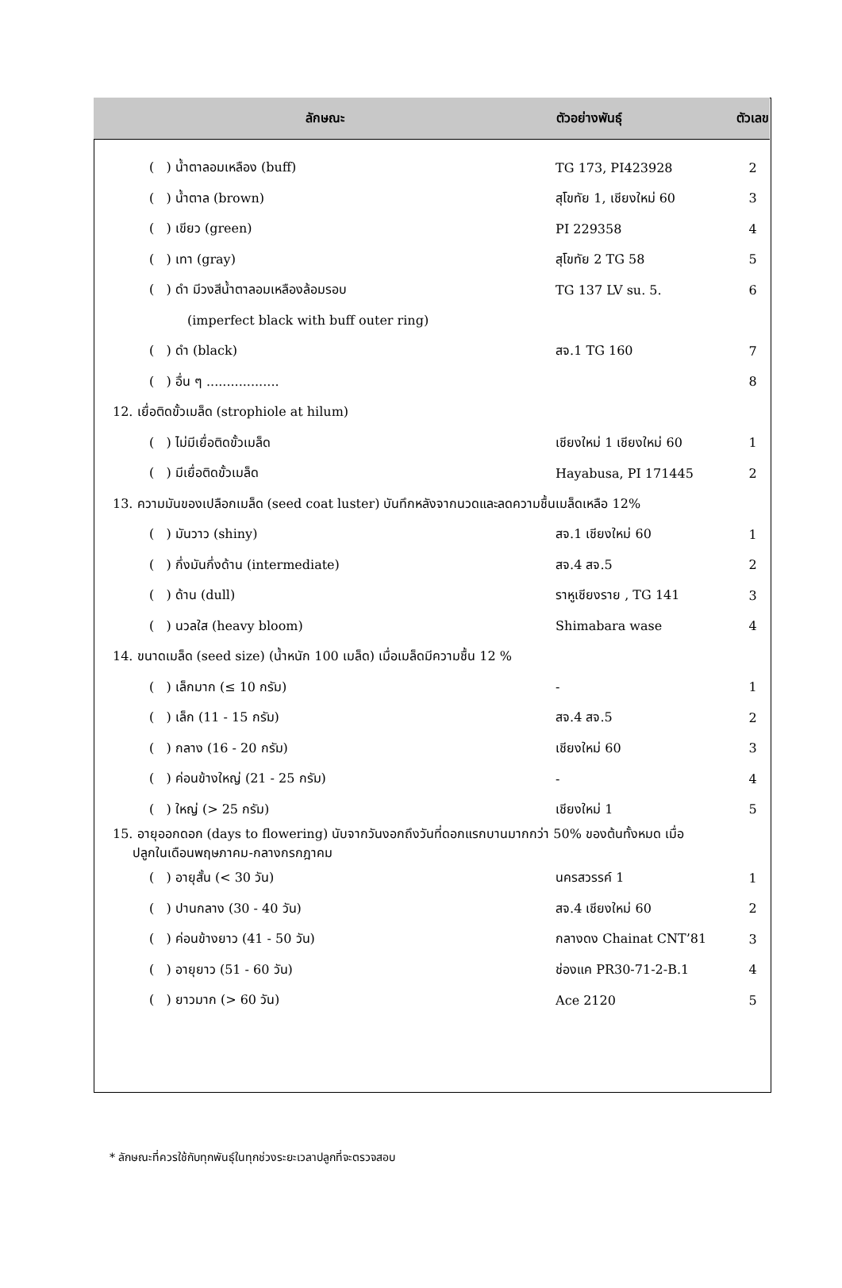| ลักษณะ | ตัวอย่างพันธุ์ | ตัวเลข |
| --- | --- | --- |
| ( ) น้ำตาลอมเหลือง (buff) | TG 173, PI423928 | 2 |
| ( ) น้ำตาล (brown) | สุโขทัย 1, เชียงใหม่ 60 | 3 |
| ( ) เขียว (green) | PI 229358 | 4 |
| ( ) เทา (gray) | สุโขทัย 2 TG 58 | 5 |
| ( ) ดำ มีวงสีน้ำตาลอมเหลืองล้อมรอบ | TG 137 LV su. 5. | 6 |
| (imperfect black with buff outer ring) | | |
| ( ) ดำ (black) | สจ.1 TG 160 | 7 |
| ( ) อื่น ๆ .................. | | 8 |
| 12. เยื่อติดขั้วเมล็ด (strophiole at hilum) | | |
| ( ) ไม่มีเยื่อติดขั้วเมล็ด | เชียงใหม่ 1 เชียงใหม่ 60 | 1 |
| ( ) มีเยื่อติดขั้วเมล็ด | Hayabusa, PI 171445 | 2 |
| 13. ความมันของเปลือกเมล็ด (seed coat luster) บันทึกหลังจากนวดและลดความชื้นเมล็ดเหลือ 12% | | |
| ( ) มันวาว (shiny) | สจ.1 เชียงใหม่ 60 | 1 |
| ( ) กึ่งมันกึ่งด้าน (intermediate) | สจ.4 สจ.5 | 2 |
| ( ) ด้าน (dull) | ราหูเชียงราย , TG 141 | 3 |
| ( ) นวลใส (heavy bloom) | Shimabara wase | 4 |
| 14. ขนาดเมล็ด (seed size) (น้ำหนัก 100 เมล็ด) เมื่อเมล็ดมีความชื้น 12 % | | |
| ( ) เล็กมาก (≤ 10 กรัม) | - | 1 |
| ( ) เล็ก (11 - 15 กรัม) | สจ.4 สจ.5 | 2 |
| ( ) กลาง (16 - 20 กรัม) | เชียงใหม่ 60 | 3 |
| ( ) ค่อนข้างใหญ่ (21 - 25 กรัม) | - | 4 |
| ( ) ใหญ่ (> 25 กรัม) | เชียงใหม่ 1 | 5 |
| 15. อายุออกดอก (days to flowering) นับจากวันงอกถึงวันที่ดอกแรกบานมากกว่า 50% ของต้นทั้งหมด เมื่อ ปลูกในเดือนพฤษภาคม-กลางกรกฎาคม | | |
| ( ) อายุสั้น (< 30 วัน) | นครสวรรค์ 1 | 1 |
| ( ) ปานกลาง (30 - 40 วัน) | สจ.4 เชียงใหม่ 60 | 2 |
| ( ) ค่อนข้างยาว (41 - 50 วัน) | กลางดง Chainat CNT’81 | 3 |
| ( ) อายุยาว (51 - 60 วัน) | ช่องแค PR30-71-2-B.1 | 4 |
| ( ) ยาวมาก (> 60 วัน) | Ace 2120 | 5 |
* ลักษณะที่ควรใช้กับทุกพันธุ์ในทุกช่วงระยะเวลาปลูกที่จะตรวจสอบ